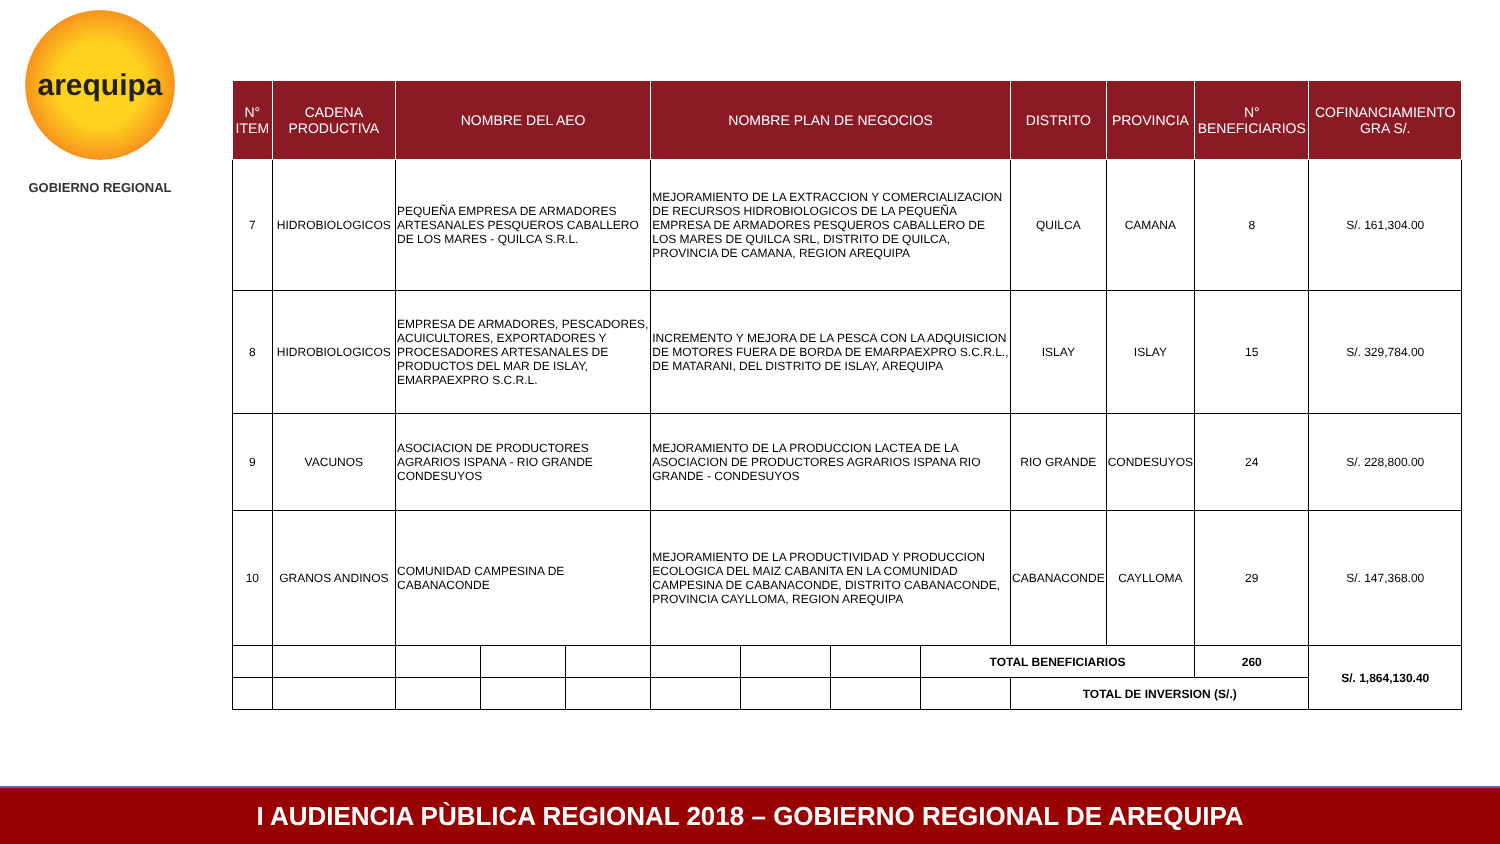arequipa
GOBIERNO REGIONAL
| N° ITEM | CADENA PRODUCTIVA | NOMBRE DEL AEO | | | NOMBRE PLAN DE NEGOCIOS | | | | DISTRITO | PROVINCIA | N° BENEFICIARIOS | COFINANCIAMIENTO GRA S/. |
| --- | --- | --- | --- | --- | --- | --- | --- | --- | --- | --- | --- | --- |
| 7 | HIDROBIOLOGICOS | PEQUEÑA EMPRESA DE ARMADORES ARTESANALES PESQUEROS CABALLERO DE LOS MARES - QUILCA S.R.L. | | | MEJORAMIENTO DE LA EXTRACCION Y COMERCIALIZACION DE RECURSOS HIDROBIOLOGICOS DE LA PEQUEÑA EMPRESA DE ARMADORES PESQUEROS CABALLERO DE LOS MARES DE QUILCA SRL, DISTRITO DE QUILCA, PROVINCIA DE CAMANA, REGION AREQUIPA | | | | QUILCA | CAMANA | 8 | S/. 161,304.00 |
| 8 | HIDROBIOLOGICOS | EMPRESA DE ARMADORES, PESCADORES, ACUICULTORES, EXPORTADORES Y PROCESADORES ARTESANALES DE PRODUCTOS DEL MAR DE ISLAY, EMARPAEXPRO S.C.R.L. | | | INCREMENTO Y MEJORA DE LA PESCA CON LA ADQUISICION DE MOTORES FUERA DE BORDA DE EMARPAEXPRO S.C.R.L., DE MATARANI, DEL DISTRITO DE ISLAY, AREQUIPA | | | | ISLAY | ISLAY | 15 | S/. 329,784.00 |
| 9 | VACUNOS | ASOCIACION DE PRODUCTORES AGRARIOS ISPANA - RIO GRANDE CONDESUYOS | | | MEJORAMIENTO DE LA PRODUCCION LACTEA DE LA ASOCIACION DE PRODUCTORES AGRARIOS ISPANA RIO GRANDE - CONDESUYOS | | | | RIO GRANDE | CONDESUYOS | 24 | S/. 228,800.00 |
| 10 | GRANOS ANDINOS | COMUNIDAD CAMPESINA DE CABANACONDE | | | MEJORAMIENTO DE LA PRODUCTIVIDAD Y PRODUCCION ECOLOGICA DEL MAIZ CABANITA EN LA COMUNIDAD CAMPESINA DE CABANACONDE, DISTRITO CABANACONDE, PROVINCIA CAYLLOMA, REGION AREQUIPA | | | | CABANACONDE | CAYLLOMA | 29 | S/. 147,368.00 |
| | | | | | | | | TOTAL BENEFICIARIOS | | | 260 | S/. 1,864,130.40 |
| | | | | | | | | | TOTAL DE INVERSION (S/.) | | | |
I AUDIENCIA PÙBLICA REGIONAL 2018 – GOBIERNO REGIONAL DE AREQUIPA